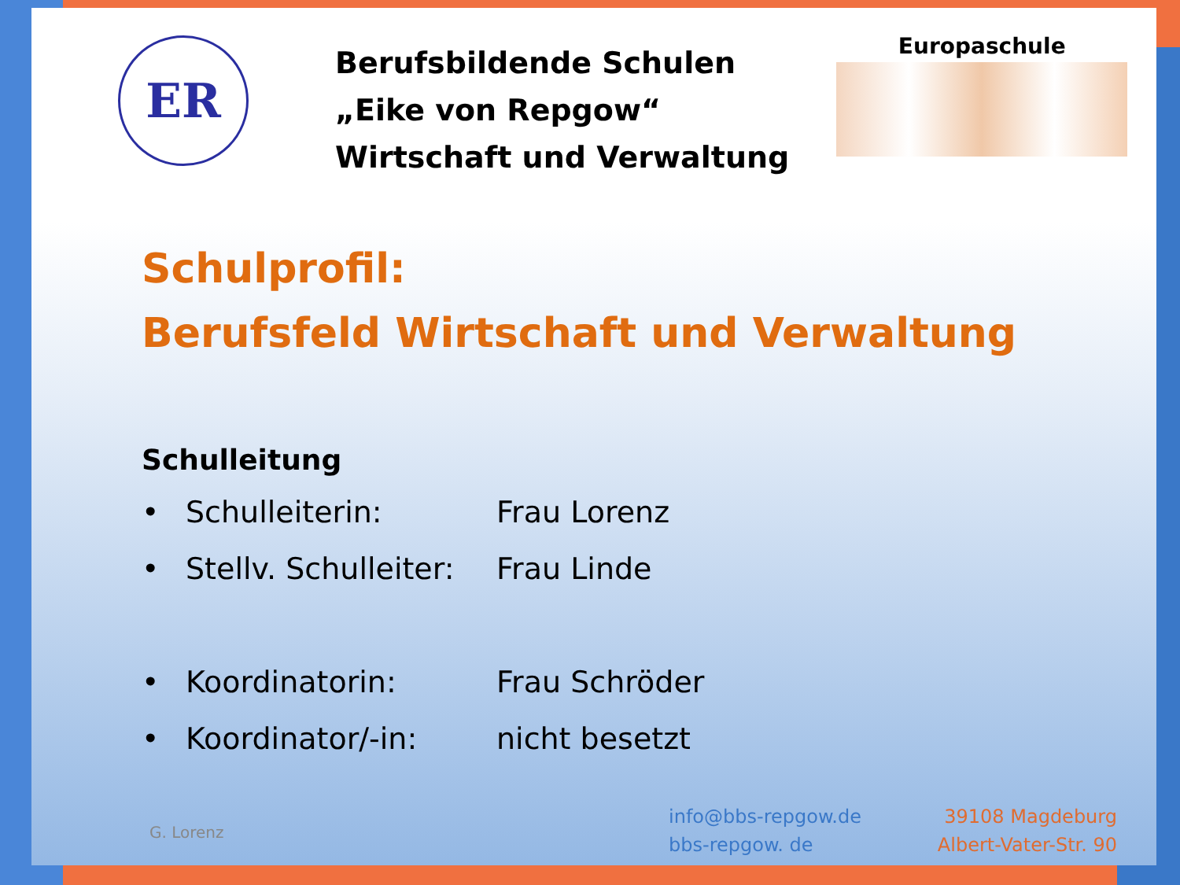ER
Berufsbildende Schulen
„Eike von Repgow“
Wirtschaft und Verwaltung
Europaschule
Schulprofil:
Berufsfeld Wirtschaft und Verwaltung
Schulleitung
• Schulleiterin: Frau Lorenz
• Stellv. Schulleiter: Frau Linde
• Koordinatorin: Frau Schröder
• Koordinator/-in: nicht besetzt
G. Lorenz
info@bbs-repgow.de
bbs-repgow. de
39108 Magdeburg
Albert-Vater-Str. 90